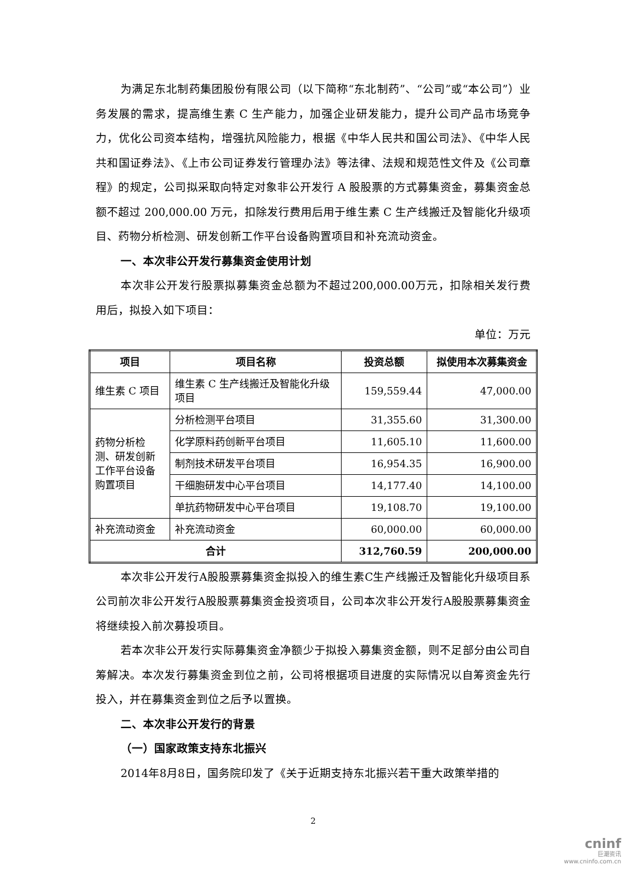为满足东北制药集团股份有限公司（以下简称“东北制药”、“公司”或“本公司”）业务发展的需求，提高维生素 C 生产能力，加强企业研发能力，提升公司产品市场竞争力，优化公司资本结构，增强抗风险能力，根据《中华人民共和国公司法》、《中华人民共和国证券法》、《上市公司证券发行管理办法》等法律、法规和规范性文件及《公司章程》的规定，公司拟采取向特定对象非公开发行 A 股股票的方式募集资金，募集资金总额不超过 200,000.00 万元，扣除发行费用后用于维生素 C 生产线搬迁及智能化升级项目、药物分析检测、研发创新工作平台设备购置项目和补充流动资金。
一、本次非公开发行募集资金使用计划
本次非公开发行股票拟募集资金总额为不超过200,000.00万元，扣除相关发行费用后，拟投入如下项目：
单位：万元
| 项目 | 项目名称 | 投资总额 | 拟使用本次募集资金 |
| --- | --- | --- | --- |
| 维生素 C 项目 | 维生素 C 生产线搬迁及智能化升级项目 | 159,559.44 | 47,000.00 |
| 药物分析检测、研发创新工作平台设备购置项目 | 分析检测平台项目 | 31,355.60 | 31,300.00 |
| | 化学原料药创新平台项目 | 11,605.10 | 11,600.00 |
| | 制剂技术研发平台项目 | 16,954.35 | 16,900.00 |
| | 干细胞研发中心平台项目 | 14,177.40 | 14,100.00 |
| | 单抗药物研发中心平台项目 | 19,108.70 | 19,100.00 |
| 补充流动资金 | 补充流动资金 | 60,000.00 | 60,000.00 |
| 合计 | | 312,760.59 | 200,000.00 |
本次非公开发行A股股票募集资金拟投入的维生素C生产线搬迁及智能化升级项目系公司前次非公开发行A股股票募集资金投资项目，公司本次非公开发行A股股票募集资金将继续投入前次募投项目。
若本次非公开发行实际募集资金净额少于拟投入募集资金额，则不足部分由公司自筹解决。本次发行募集资金到位之前，公司将根据项目进度的实际情况以自筹资金先行投入，并在募集资金到位之后予以置换。
二、本次非公开发行的背景
（一）国家政策支持东北振兴
2014年8月8日，国务院印发了《关于近期支持东北振兴若干重大政策举措的
2
cninf
巨潮资讯
www.cninfo.com.cn